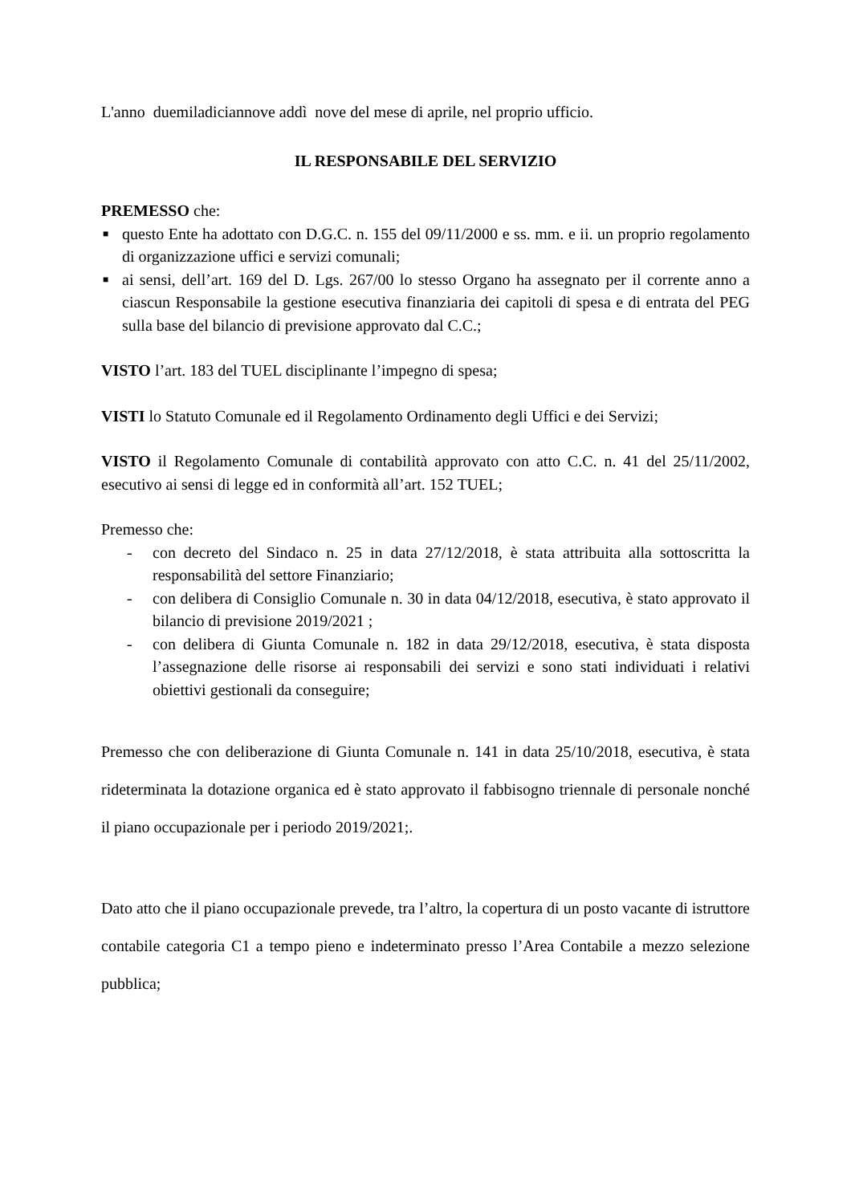L'anno duemiladiciannove addì nove del mese di aprile, nel proprio ufficio.
IL RESPONSABILE DEL SERVIZIO
PREMESSO che:
■ questo Ente ha adottato con D.G.C. n. 155 del 09/11/2000 e ss. mm. e ii. un proprio regolamento di organizzazione uffici e servizi comunali;
■ ai sensi, dell’art. 169 del D. Lgs. 267/00 lo stesso Organo ha assegnato per il corrente anno a ciascun Responsabile la gestione esecutiva finanziaria dei capitoli di spesa e di entrata del PEG sulla base del bilancio di previsione approvato dal C.C.;
VISTO l’art. 183 del TUEL disciplinante l’impegno di spesa;
VISTI lo Statuto Comunale ed il Regolamento Ordinamento degli Uffici e dei Servizi;
VISTO il Regolamento Comunale di contabilità approvato con atto C.C. n. 41 del 25/11/2002, esecutivo ai sensi di legge ed in conformità all’art. 152 TUEL;
Premesso che:
- con decreto del Sindaco n. 25 in data 27/12/2018, è stata attribuita alla sottoscritta la responsabilità del settore Finanziario;
- con delibera di Consiglio Comunale n. 30 in data 04/12/2018, esecutiva, è stato approvato il bilancio di previsione 2019/2021 ;
- con delibera di Giunta Comunale n. 182 in data 29/12/2018, esecutiva, è stata disposta l’assegnazione delle risorse ai responsabili dei servizi e sono stati individuati i relativi obiettivi gestionali da conseguire;
Premesso che con deliberazione di Giunta Comunale n. 141 in data 25/10/2018, esecutiva, è stata rideterminata la dotazione organica ed è stato approvato il fabbisogno triennale di personale nonché il piano occupazionale per i periodo 2019/2021;.
Dato atto che il piano occupazionale prevede, tra l’altro, la copertura di un posto vacante di istruttore contabile categoria C1 a tempo pieno e indeterminato presso l’Area Contabile a mezzo selezione pubblica;